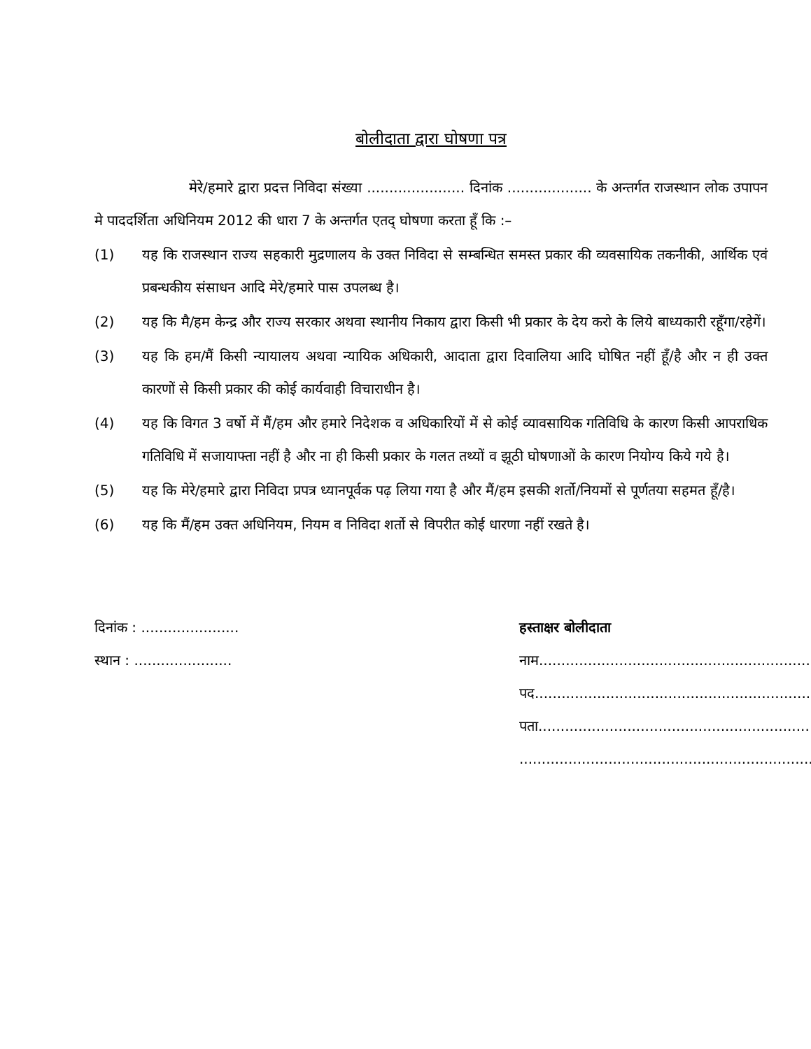बोलीदाता द्वारा घोषणा पत्र
मेरे/हमारे द्वारा प्रदत्त निविदा संख्या ...................... दिनांक ................... के अन्तर्गत राजस्थान लोक उपापन मे पाददर्शिता अधिनियम 2012 की धारा 7 के अन्तर्गत एतद् घोषणा करता हूँ कि :–
(1) यह कि राजस्थान राज्य सहकारी मुद्रणालय के उक्त निविदा से सम्बन्धित समस्त प्रकार की व्यवसायिक तकनीकी, आर्थिक एवं प्रबन्धकीय संसाधन आदि मेरे/हमारे पास उपलब्ध है।
(2) यह कि मै/हम केन्द्र और राज्य सरकार अथवा स्थानीय निकाय द्वारा किसी भी प्रकार के देय करो के लिये बाध्यकारी रहूँगा/रहेगें।
(3) यह कि हम/मैं किसी न्यायालय अथवा न्यायिक अधिकारी, आदाता द्वारा दिवालिया आदि घोषित नहीं हूँ/है और न ही उक्त कारणों से किसी प्रकार की कोई कार्यवाही विचाराधीन है।
(4) यह कि विगत 3 वर्षो में मैं/हम और हमारे निदेशक व अधिकारियों में से कोई व्यावसायिक गतिविधि के कारण किसी आपराधिक गतिविधि में सजायाफ्ता नहीं है और ना ही किसी प्रकार के गलत तथ्यों व झूठी घोषणाओं के कारण नियोग्य किये गये है।
(5) यह कि मेरे/हमारे द्वारा निविदा प्रपत्र ध्यानपूर्वक पढ़ लिया गया है और मैं/हम इसकी शर्तो/नियमों से पूर्णतया सहमत हूँ/है।
(6) यह कि मैं/हम उक्त अधिनियम, नियम व निविदा शर्तो से विपरीत कोई धारणा नहीं रखते है।
दिनांक : ......................
स्थान : ......................
हस्ताक्षर बोलीदाता
नाम.............................................................
पद...............................................................
पता.............................................................
..................................................................